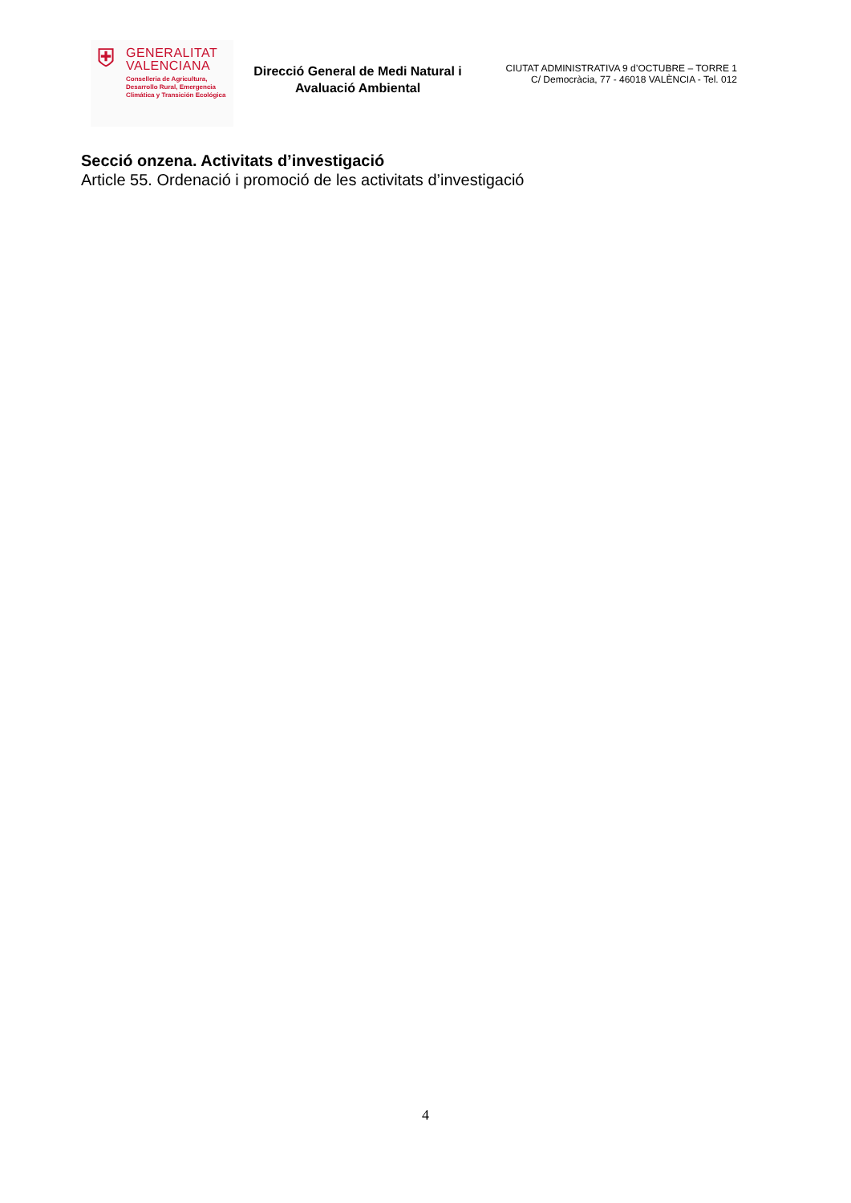⛨
GENERALITAT
VALENCIANA
Conselleria de Agricultura,
Desarrollo Rural, Emergencia
Climática y Transición Ecológica
Direcció General de Medi Natural i Avaluació Ambiental
CIUTAT ADMINISTRATIVA 9 d’OCTUBRE – TORRE 1
C/ Democràcia, 77 - 46018 VALÈNCIA - Tel. 012
Secció onzena. Activitats d’investigació
Article 55. Ordenació i promoció de les activitats d’investigació
4